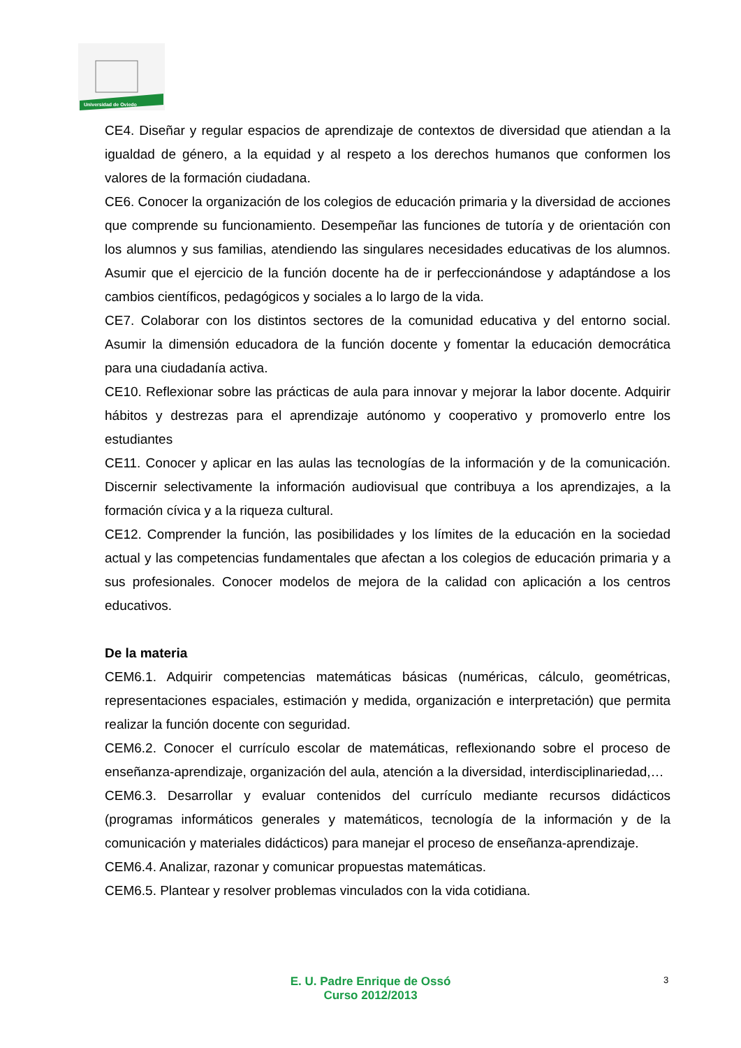Universidad de Oviedo
CE4. Diseñar y regular espacios de aprendizaje de contextos de diversidad que atiendan a la igualdad de género, a la equidad y al respeto a los derechos humanos que conformen los valores de la formación ciudadana.
CE6. Conocer la organización de los colegios de educación primaria y la diversidad de acciones que comprende su funcionamiento. Desempeñar las funciones de tutoría y de orientación con los alumnos y sus familias, atendiendo las singulares necesidades educativas de los alumnos. Asumir que el ejercicio de la función docente ha de ir perfeccionándose y adaptándose a los cambios científicos, pedagógicos y sociales a lo largo de la vida.
CE7. Colaborar con los distintos sectores de la comunidad educativa y del entorno social. Asumir la dimensión educadora de la función docente y fomentar la educación democrática para una ciudadanía activa.
CE10. Reflexionar sobre las prácticas de aula para innovar y mejorar la labor docente. Adquirir hábitos y destrezas para el aprendizaje autónomo y cooperativo y promoverlo entre los estudiantes
CE11. Conocer y aplicar en las aulas las tecnologías de la información y de la comunicación. Discernir selectivamente la información audiovisual que contribuya a los aprendizajes, a la formación cívica y a la riqueza cultural.
CE12. Comprender la función, las posibilidades y los límites de la educación en la sociedad actual y las competencias fundamentales que afectan a los colegios de educación primaria y a sus profesionales. Conocer modelos de mejora de la calidad con aplicación a los centros educativos.
De la materia
CEM6.1. Adquirir competencias matemáticas básicas (numéricas, cálculo, geométricas, representaciones espaciales, estimación y medida, organización e interpretación) que permita realizar la función docente con seguridad.
CEM6.2. Conocer el currículo escolar de matemáticas, reflexionando sobre el proceso de enseñanza-aprendizaje, organización del aula, atención a la diversidad, interdisciplinariedad,…
CEM6.3. Desarrollar y evaluar contenidos del currículo mediante recursos didácticos (programas informáticos generales y matemáticos, tecnología de la información y de la comunicación y materiales didácticos) para manejar el proceso de enseñanza-aprendizaje.
CEM6.4. Analizar, razonar y comunicar propuestas matemáticas.
CEM6.5. Plantear y resolver problemas vinculados con la vida cotidiana.
E. U. Padre Enrique de Ossó
Curso 2012/2013
3